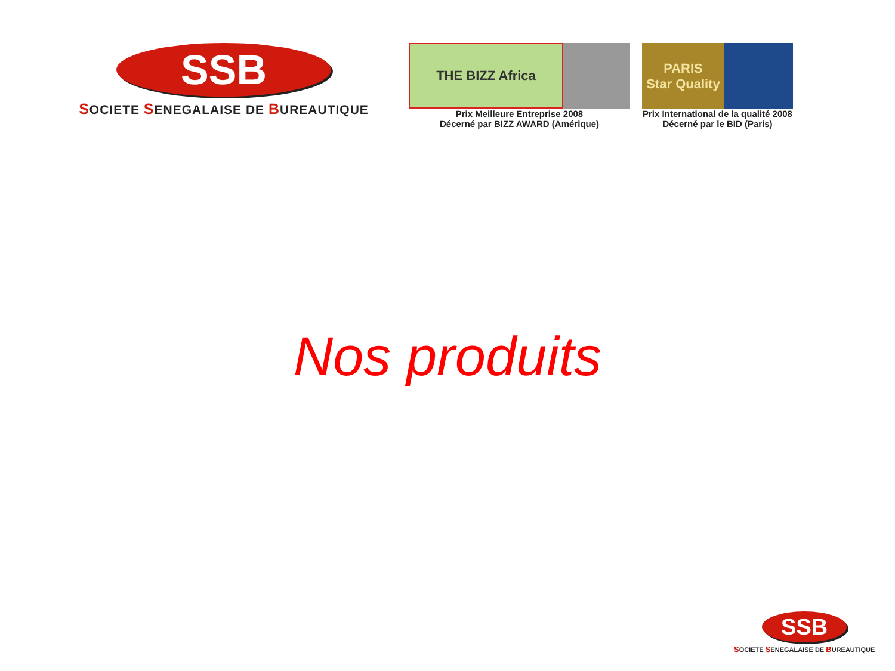SSB
SOCIETE SENEGALAISE DE BUREAUTIQUE
THE BIZZ Africa
Prix Meilleure Entreprise 2008
Décerné par BIZZ AWARD (Amérique)
PARIS
Star Quality
Prix International de la qualité 2008
Décerné par le BID (Paris)
Nos produits
SSB
SOCIETE SENEGALAISE DE BUREAUTIQUE